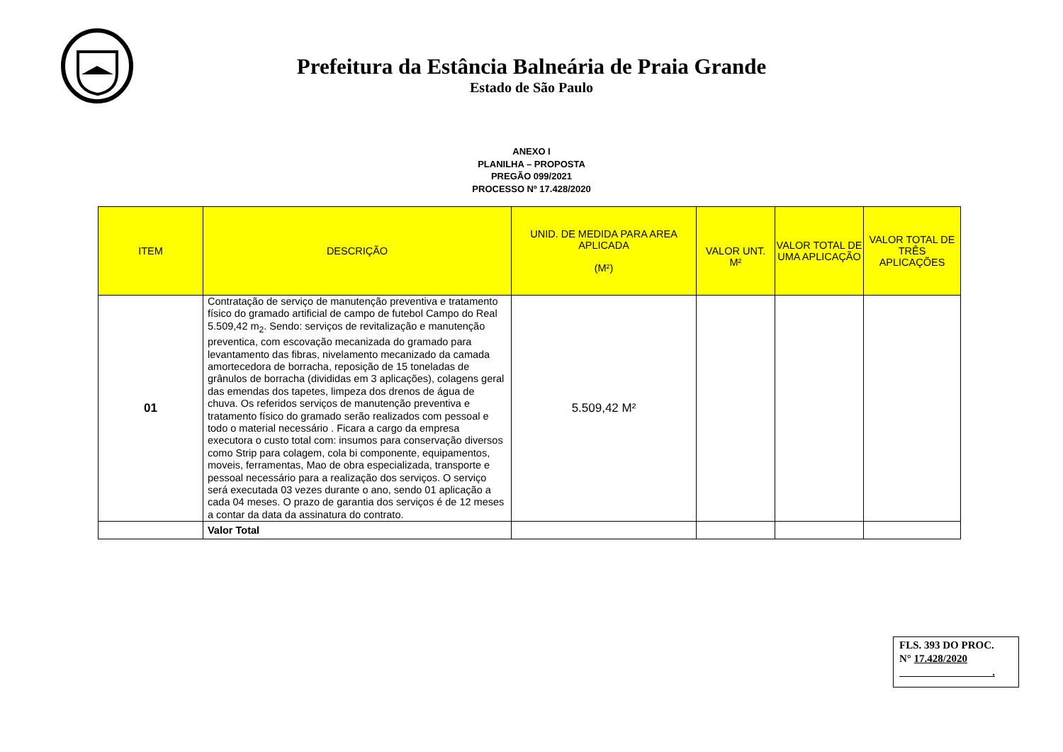Prefeitura da Estância Balneária de Praia Grande
Estado de São Paulo
ANEXO I
PLANILHA – PROPOSTA
PREGÃO 099/2021
PROCESSO Nº 17.428/2020
| ITEM | DESCRIÇÃO | UNID. DE MEDIDA PARA AREA APLICADA (M²) | VALOR UNT. M² | VALOR TOTAL DE UMA APLICAÇÃO | VALOR TOTAL DE TRÊS APLICAÇÕES |
| --- | --- | --- | --- | --- | --- |
| 01 | Contratação de serviço de manutenção preventiva e tratamento físico do gramado artificial de campo de futebol Campo do Real 5.509,42 m<sub>2</sub>. Sendo: serviços de revitalização e manutenção preventica, com escovação mecanizada do gramado para levantamento das fibras, nivelamento mecanizado da camada amortecedora de borracha, reposição de 15 toneladas de grânulos de borracha (divididas em 3 aplicações), colagens geral das emendas dos tapetes, limpeza dos drenos de água de chuva. Os referidos serviços de manutenção preventiva e tratamento físico do gramado serão realizados com pessoal e todo o material necessário . Ficara a cargo da empresa executora o custo total com: insumos para conservação diversos como Strip para colagem, cola bi componente, equipamentos, moveis, ferramentas, Mao de obra especializada, transporte e pessoal necessário para a realização dos serviços. O serviço será executada 03 vezes durante o ano, sendo 01 aplicação a cada 04 meses. O prazo de garantia dos serviços é de 12 meses a contar da data da assinatura do contrato. | 5.509,42 M² | | | |
| | Valor Total | | | | |
FLS. 393 DO PROC.
N° 17.428/2020
.